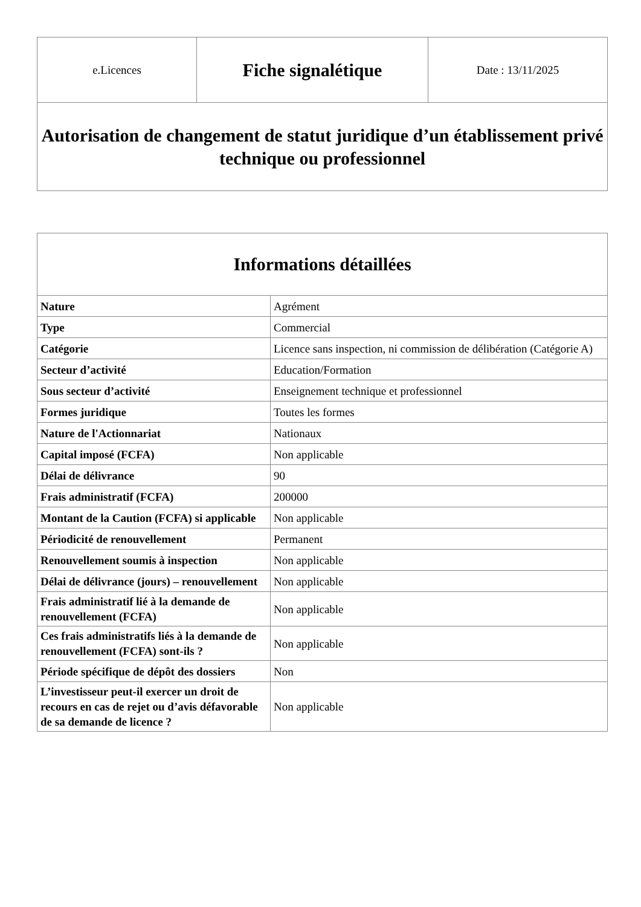| e.Licences | Fiche signalétique | Date : 13/11/2025 |
| Autorisation de changement de statut juridique d’un établissement privé technique ou professionnel | | |
| Informations détaillées | |
| --- | --- |
| Nature | Agrément |
| Type | Commercial |
| Catégorie | Licence sans inspection, ni commission de délibération (Catégorie A) |
| Secteur d’activité | Education/Formation |
| Sous secteur d’activité | Enseignement technique et professionnel |
| Formes juridique | Toutes les formes |
| Nature de l'Actionnariat | Nationaux |
| Capital imposé (FCFA) | Non applicable |
| Délai de délivrance | 90 |
| Frais administratif (FCFA) | 200000 |
| Montant de la Caution (FCFA) si applicable | Non applicable |
| Périodicité de renouvellement | Permanent |
| Renouvellement soumis à inspection | Non applicable |
| Délai de délivrance (jours) – renouvellement | Non applicable |
| Frais administratif lié à la demande de renouvellement (FCFA) | Non applicable |
| Ces frais administratifs liés à la demande de renouvellement (FCFA) sont-ils ? | Non applicable |
| Période spécifique de dépôt des dossiers | Non |
| L’investisseur peut-il exercer un droit de recours en cas de rejet ou d’avis défavorable de sa demande de licence ? | Non applicable |